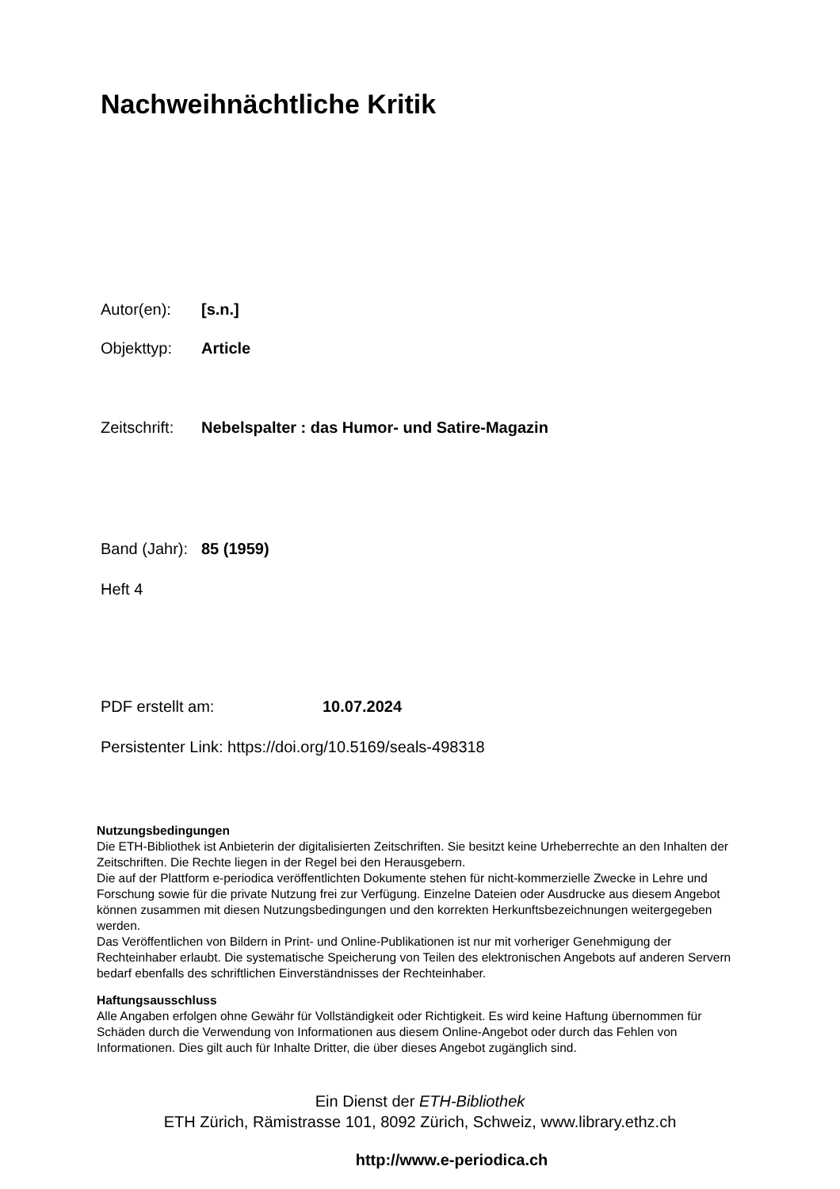Nachweihnächtliche Kritik
Autor(en): [s.n.]
Objekttyp: Article
Zeitschrift: Nebelspalter : das Humor- und Satire-Magazin
Band (Jahr): 85 (1959)
Heft 4
PDF erstellt am: 10.07.2024
Persistenter Link: https://doi.org/10.5169/seals-498318
Nutzungsbedingungen
Die ETH-Bibliothek ist Anbieterin der digitalisierten Zeitschriften. Sie besitzt keine Urheberrechte an den Inhalten der Zeitschriften. Die Rechte liegen in der Regel bei den Herausgebern.
Die auf der Plattform e-periodica veröffentlichten Dokumente stehen für nicht-kommerzielle Zwecke in Lehre und Forschung sowie für die private Nutzung frei zur Verfügung. Einzelne Dateien oder Ausdrucke aus diesem Angebot können zusammen mit diesen Nutzungsbedingungen und den korrekten Herkunftsbezeichnungen weitergegeben werden.
Das Veröffentlichen von Bildern in Print- und Online-Publikationen ist nur mit vorheriger Genehmigung der Rechteinhaber erlaubt. Die systematische Speicherung von Teilen des elektronischen Angebots auf anderen Servern bedarf ebenfalls des schriftlichen Einverständnisses der Rechteinhaber.
Haftungsausschluss
Alle Angaben erfolgen ohne Gewähr für Vollständigkeit oder Richtigkeit. Es wird keine Haftung übernommen für Schäden durch die Verwendung von Informationen aus diesem Online-Angebot oder durch das Fehlen von Informationen. Dies gilt auch für Inhalte Dritter, die über dieses Angebot zugänglich sind.
Ein Dienst der ETH-Bibliothek
ETH Zürich, Rämistrasse 101, 8092 Zürich, Schweiz, www.library.ethz.ch
http://www.e-periodica.ch